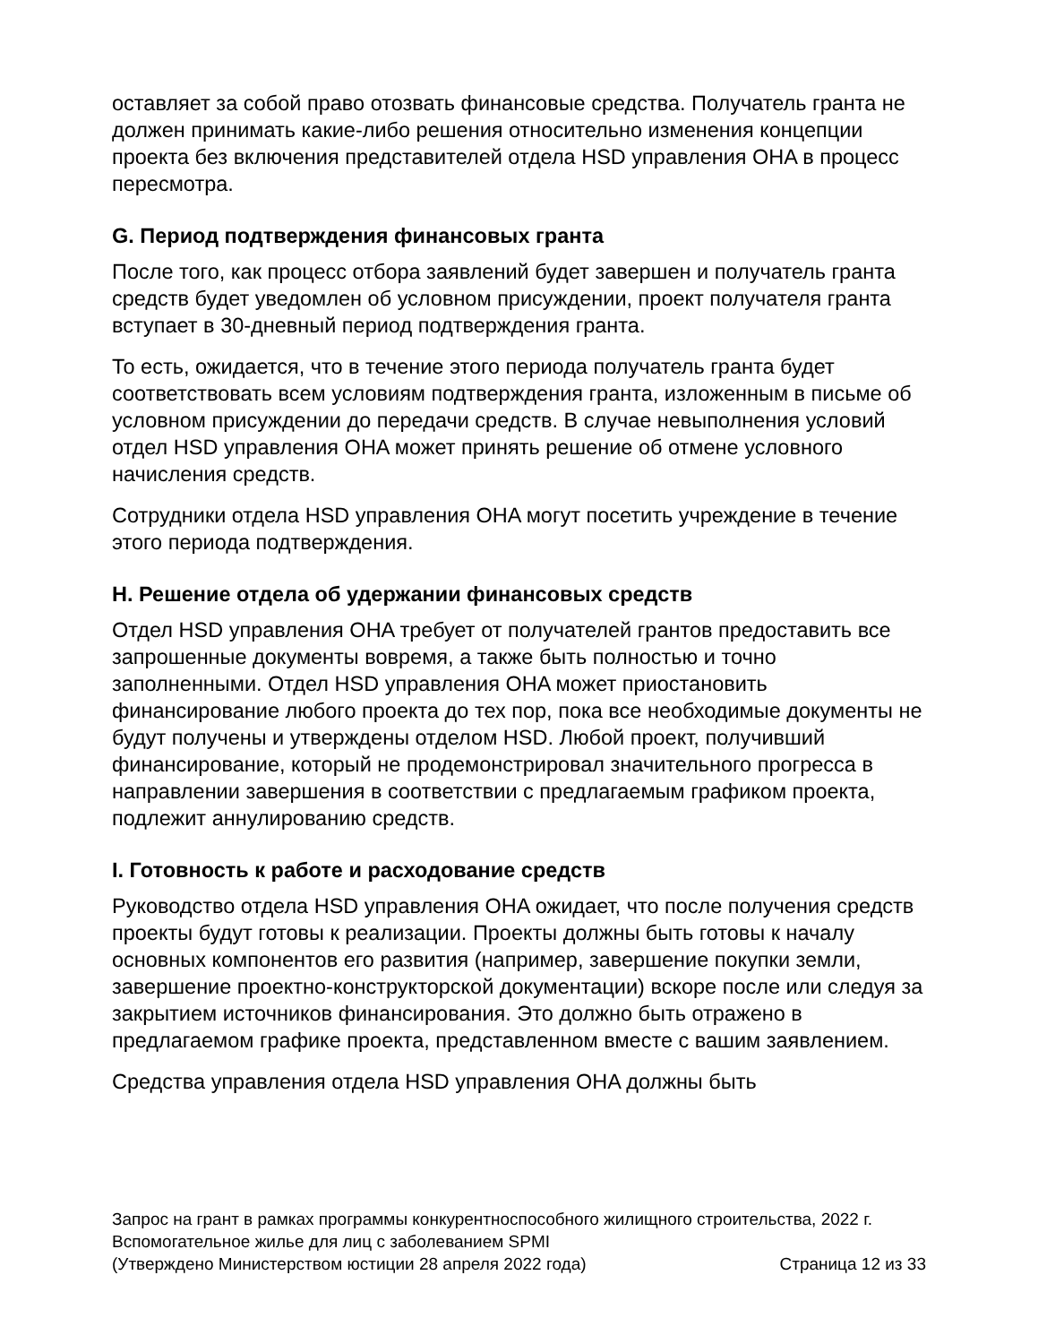оставляет за собой право отозвать финансовые средства. Получатель гранта не должен принимать какие-либо решения относительно изменения концепции проекта без включения представителей отдела HSD управления OHA в процесс пересмотра.
G. Период подтверждения финансовых гранта
После того, как процесс отбора заявлений будет завершен и получатель гранта средств будет уведомлен об условном присуждении, проект получателя гранта вступает в 30-дневный период подтверждения гранта.
То есть, ожидается, что в течение этого периода получатель гранта будет соответствовать всем условиям подтверждения гранта, изложенным в письме об условном присуждении до передачи средств. В случае невыполнения условий отдел HSD управления OHA может принять решение об отмене условного начисления средств.
Сотрудники отдела HSD управления OHA могут посетить учреждение в течение этого периода подтверждения.
H. Решение отдела об удержании финансовых средств
Отдел HSD управления OHA требует от получателей грантов предоставить все запрошенные документы вовремя, а также быть полностью и точно заполненными. Отдел HSD управления OHA может приостановить финансирование любого проекта до тех пор, пока все необходимые документы не будут получены и утверждены отделом HSD. Любой проект, получивший финансирование, который не продемонстрировал значительного прогресса в направлении завершения в соответствии с предлагаемым графиком проекта, подлежит аннулированию средств.
I. Готовность к работе и расходование средств
Руководство отдела HSD управления OHA ожидает, что после получения средств проекты будут готовы к реализации. Проекты должны быть готовы к началу основных компонентов его развития (например, завершение покупки земли, завершение проектно-конструкторской документации) вскоре после или следуя за закрытием источников финансирования. Это должно быть отражено в предлагаемом графике проекта, представленном вместе с вашим заявлением.
Средства управления отдела HSD управления OHA должны быть
Запрос на грант в рамках программы конкурентноспособного жилищного строительства, 2022 г.
Вспомогательное жилье для лиц с заболеванием SPMI
(Утверждено Министерством юстиции 28 апреля 2022 года) Страница 12 из 33